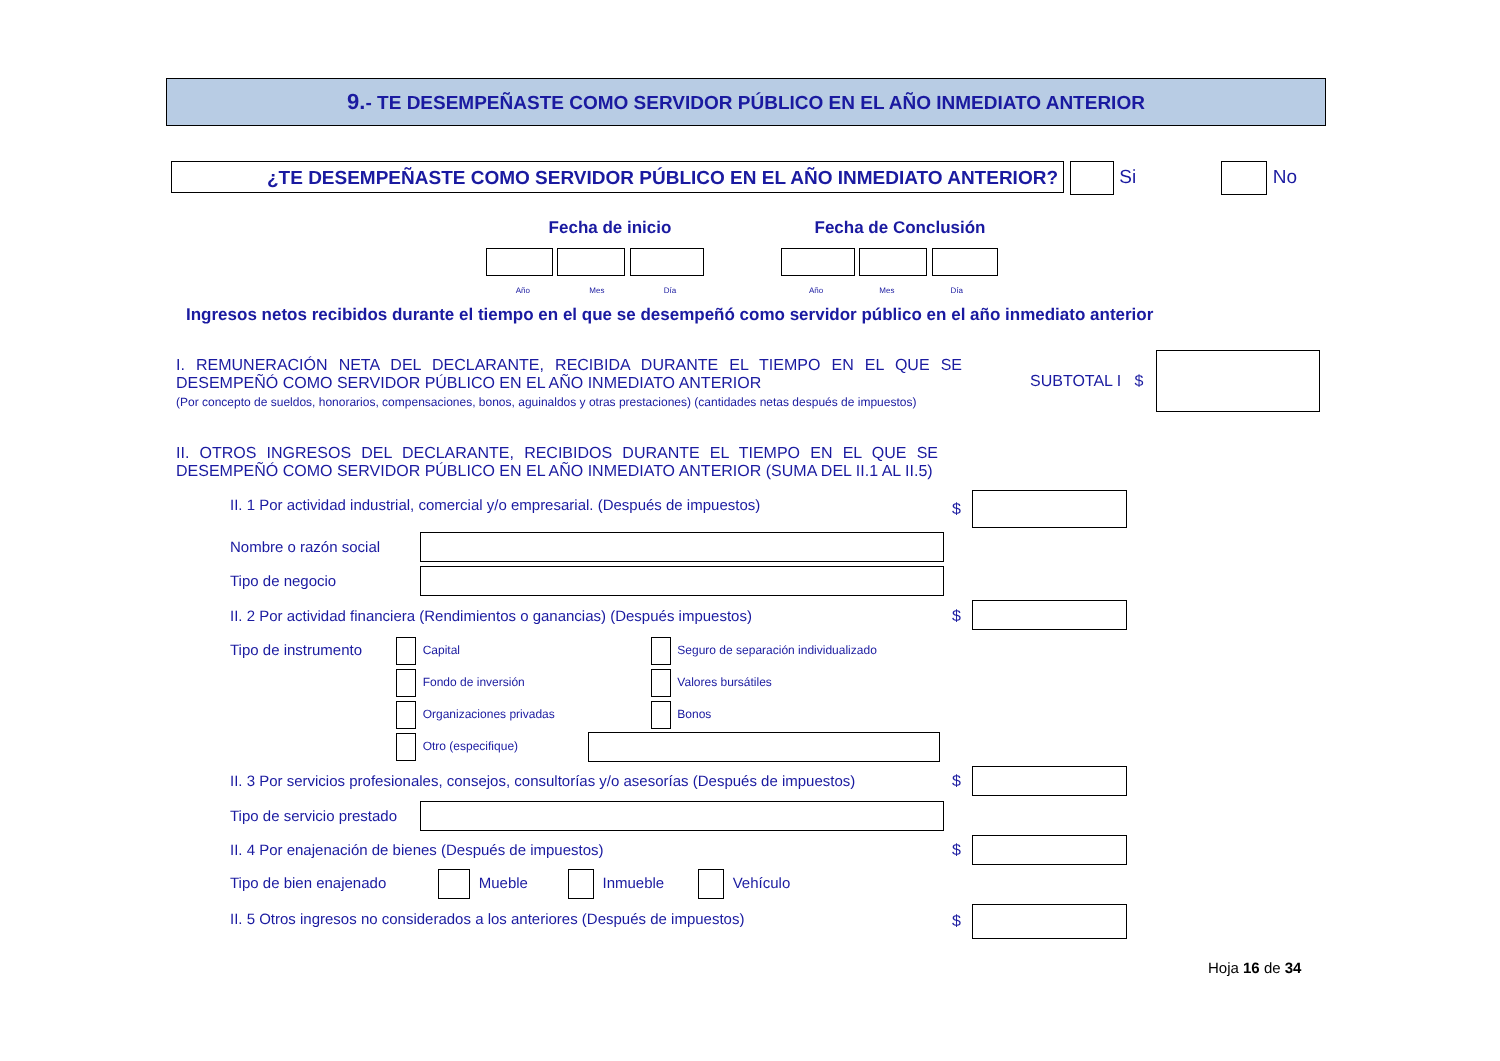9.- TE DESEMPEÑASTE COMO SERVIDOR PÚBLICO EN EL AÑO INMEDIATO ANTERIOR
¿TE DESEMPEÑASTE COMO SERVIDOR PÚBLICO EN EL AÑO INMEDIATO ANTERIOR? Si No
Fecha de inicio Fecha de Conclusión
Año Mes Día Año Mes Día
Ingresos netos recibidos durante el tiempo en el que se desempeñó como servidor público en el año inmediato anterior
I. REMUNERACIÓN NETA DEL DECLARANTE, RECIBIDA DURANTE EL TIEMPO EN EL QUE SE DESEMPEÑÓ COMO SERVIDOR PÚBLICO EN EL AÑO INMEDIATO ANTERIOR
(Por concepto de sueldos, honorarios, compensaciones, bonos, aguinaldos y otras prestaciones) (cantidades netas después de impuestos)
SUBTOTAL I $
II. OTROS INGRESOS DEL DECLARANTE, RECIBIDOS DURANTE EL TIEMPO EN EL QUE SE DESEMPEÑÓ COMO SERVIDOR PÚBLICO EN EL AÑO INMEDIATO ANTERIOR (SUMA DEL II.1 AL II.5)
II. 1 Por actividad industrial, comercial y/o empresarial. (Después de impuestos)
$
Nombre o razón social
Tipo de negocio
II. 2 Por actividad financiera (Rendimientos o ganancias) (Después impuestos)
$
Tipo de instrumento
Capital Seguro de separación individualizado
Fondo de inversión Valores bursátiles
Organizaciones privadas Bonos
Otro (especifique)
II. 3 Por servicios profesionales, consejos, consultorías y/o asesorías (Después de impuestos)
$
Tipo de servicio prestado
II. 4 Por enajenación de bienes (Después de impuestos)
$
Tipo de bien enajenado Mueble Inmueble Vehículo
II. 5 Otros ingresos no considerados a los anteriores (Después de impuestos)
$
Hoja 16 de 34